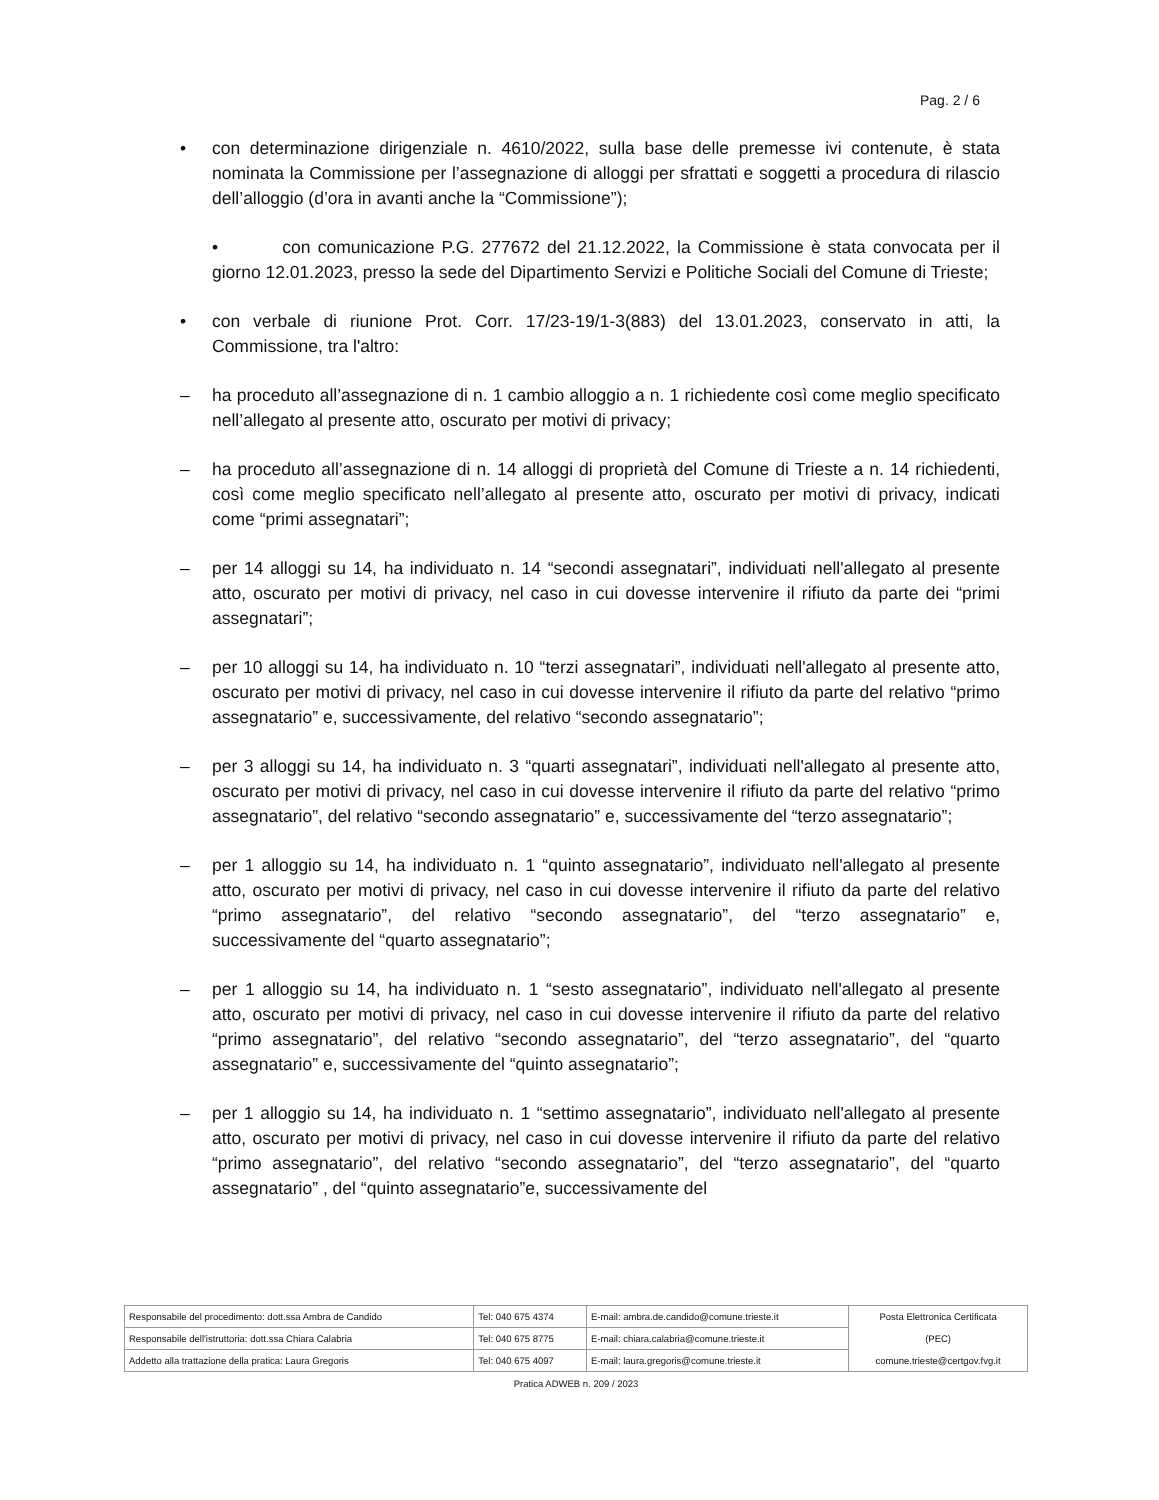Pag. 2 / 6
• con determinazione dirigenziale n. 4610/2022, sulla base delle premesse ivi contenute, è stata nominata la Commissione per l’assegnazione di alloggi per sfrattati e soggetti a procedura di rilascio dell’alloggio (d’ora in avanti anche la “Commissione”);
• con comunicazione P.G. 277672 del 21.12.2022, la Commissione è stata convocata per il giorno 12.01.2023, presso la sede del Dipartimento Servizi e Politiche Sociali del Comune di Trieste;
• con verbale di riunione Prot. Corr. 17/23-19/1-3(883) del 13.01.2023, conservato in atti, la Commissione, tra l'altro:
– ha proceduto all’assegnazione di n. 1 cambio alloggio a n. 1 richiedente così come meglio specificato nell’allegato al presente atto, oscurato per motivi di privacy;
– ha proceduto all’assegnazione di n. 14 alloggi di proprietà del Comune di Trieste a n. 14 richiedenti, così come meglio specificato nell’allegato al presente atto, oscurato per motivi di privacy, indicati come “primi assegnatari”;
– per 14 alloggi su 14, ha individuato n. 14 “secondi assegnatari”, individuati nell'allegato al presente atto, oscurato per motivi di privacy, nel caso in cui dovesse intervenire il rifiuto da parte dei “primi assegnatari”;
– per 10 alloggi su 14, ha individuato n. 10 “terzi assegnatari”, individuati nell'allegato al presente atto, oscurato per motivi di privacy, nel caso in cui dovesse intervenire il rifiuto da parte del relativo “primo assegnatario” e, successivamente, del relativo “secondo assegnatario”;
– per 3 alloggi su 14, ha individuato n. 3 “quarti assegnatari”, individuati nell'allegato al presente atto, oscurato per motivi di privacy, nel caso in cui dovesse intervenire il rifiuto da parte del relativo “primo assegnatario”, del relativo “secondo assegnatario” e, successivamente del “terzo assegnatario”;
– per 1 alloggio su 14, ha individuato n. 1 “quinto assegnatario”, individuato nell'allegato al presente atto, oscurato per motivi di privacy, nel caso in cui dovesse intervenire il rifiuto da parte del relativo “primo assegnatario”, del relativo “secondo assegnatario”, del “terzo assegnatario” e, successivamente del “quarto assegnatario”;
– per 1 alloggio su 14, ha individuato n. 1 “sesto assegnatario”, individuato nell'allegato al presente atto, oscurato per motivi di privacy, nel caso in cui dovesse intervenire il rifiuto da parte del relativo “primo assegnatario”, del relativo “secondo assegnatario”, del “terzo assegnatario”, del “quarto assegnatario” e, successivamente del “quinto assegnatario”;
– per 1 alloggio su 14, ha individuato n. 1 “settimo assegnatario”, individuato nell'allegato al presente atto, oscurato per motivi di privacy, nel caso in cui dovesse intervenire il rifiuto da parte del relativo “primo assegnatario”, del relativo “secondo assegnatario”, del “terzo assegnatario”, del “quarto assegnatario” , del “quinto assegnatario”e, successivamente del
| Responsabile del procedimento: dott.ssa Ambra de Candido | Tel: 040 675 4374 | E-mail: ambra.de.candido@comune.trieste.it | Posta Elettronica Certificata (PEC) comune.trieste@certgov.fvg.it |
| Responsabile dell'istruttoria: dott.ssa Chiara Calabria | Tel: 040 675 8775 | E-mail: chiara.calabria@comune.trieste.it | |
| Addetto alla trattazione della pratica: Laura Gregoris | Tel: 040 675 4097 | E-mail: laura.gregoris@comune.trieste.it | |
Pratica ADWEB n. 209 / 2023